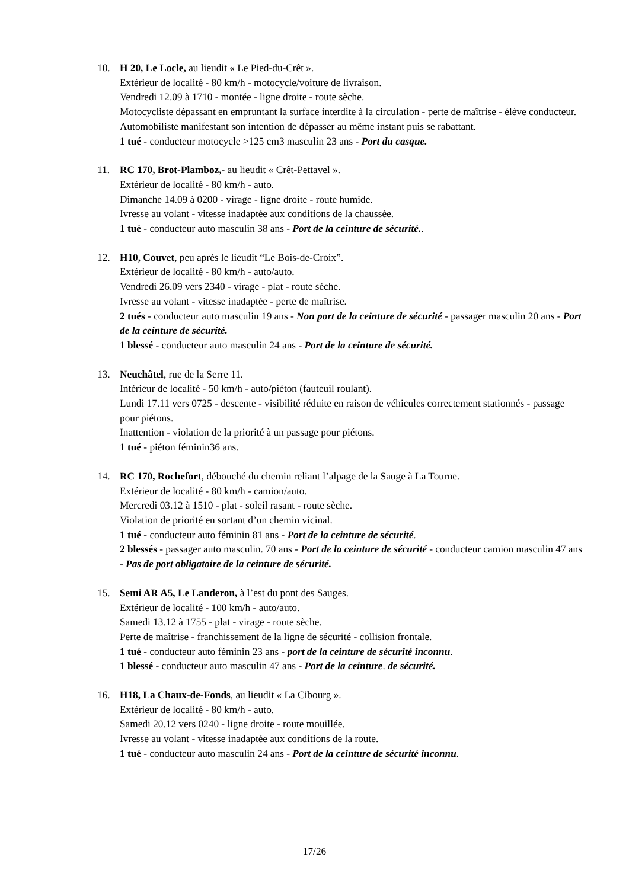10. H 20, Le Locle, au lieudit « Le Pied-du-Crêt ».
Extérieur de localité - 80 km/h - motocycle/voiture de livraison.
Vendredi 12.09 à 1710 - montée - ligne droite - route sèche.
Motocycliste dépassant en empruntant la surface interdite à la circulation - perte de maîtrise - élève conducteur.
Automobiliste manifestant son intention de dépasser au même instant puis se rabattant.
1 tué - conducteur motocycle >125 cm3 masculin 23 ans - Port du casque.
11. RC 170, Brot-Plamboz,- au lieudit « Crêt-Pettavel ».
Extérieur de localité - 80 km/h - auto.
Dimanche 14.09 à 0200 - virage - ligne droite - route humide.
Ivresse au volant - vitesse inadaptée aux conditions de la chaussée.
1 tué - conducteur auto masculin 38 ans - Port de la ceinture de sécurité..
12. H10, Couvet, peu après le lieudit “Le Bois-de-Croix”.
Extérieur de localité - 80 km/h - auto/auto.
Vendredi 26.09 vers 2340 - virage - plat - route sèche.
Ivresse au volant - vitesse inadaptée - perte de maîtrise.
2 tués - conducteur auto masculin 19 ans - Non port de la ceinture de sécurité - passager masculin 20 ans - Port de la ceinture de sécurité.
1 blessé - conducteur auto masculin 24 ans - Port de la ceinture de sécurité.
13. Neuchâtel, rue de la Serre 11.
Intérieur de localité - 50 km/h - auto/piéton (fauteuil roulant).
Lundi 17.11 vers 0725 - descente - visibilité réduite en raison de véhicules correctement stationnés - passage pour piétons.
Inattention - violation de la priorité à un passage pour piétons.
1 tué - piéton féminin36 ans.
14. RC 170, Rochefort, débouché du chemin reliant l’alpage de la Sauge à La Tourne.
Extérieur de localité - 80 km/h - camion/auto.
Mercredi 03.12 à 1510 - plat - soleil rasant - route sèche.
Violation de priorité en sortant d’un chemin vicinal.
1 tué - conducteur auto féminin 81 ans - Port de la ceinture de sécurité.
2 blessés - passager auto masculin. 70 ans - Port de la ceinture de sécurité - conducteur camion masculin 47 ans - Pas de port obligatoire de la ceinture de sécurité.
15. Semi AR A5, Le Landeron, à l’est du pont des Sauges.
Extérieur de localité - 100 km/h - auto/auto.
Samedi 13.12 à 1755 - plat - virage - route sèche.
Perte de maîtrise - franchissement de la ligne de sécurité - collision frontale.
1 tué - conducteur auto féminin 23 ans - port de la ceinture de sécurité inconnu.
1 blessé - conducteur auto masculin 47 ans - Port de la ceinture. de sécurité.
16. H18, La Chaux-de-Fonds, au lieudit « La Cibourg ».
Extérieur de localité - 80 km/h - auto.
Samedi 20.12 vers 0240 - ligne droite - route mouillée.
Ivresse au volant - vitesse inadaptée aux conditions de la route.
1 tué - conducteur auto masculin 24 ans - Port de la ceinture de sécurité inconnu.
17/26